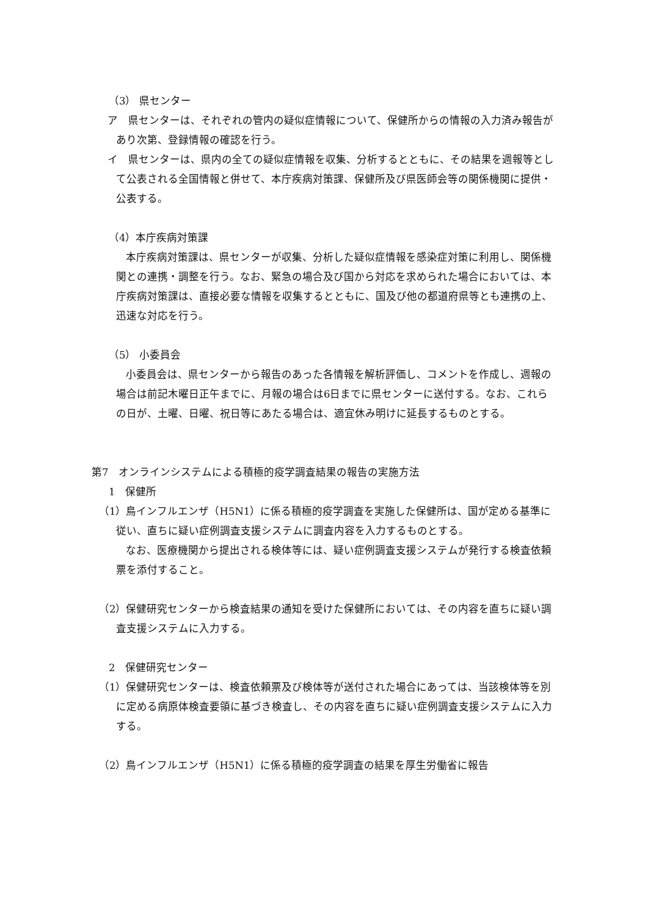（3） 県センター
ア　県センターは、それぞれの管内の疑似症情報について、保健所からの情報の入力済み報告があり次第、登録情報の確認を行う。
イ　県センターは、県内の全ての疑似症情報を収集、分析するとともに、その結果を週報等として公表される全国情報と併せて、本庁疾病対策課、保健所及び県医師会等の関係機関に提供・公表する。
（4）本庁疾病対策課
本庁疾病対策課は、県センターが収集、分析した疑似症情報を感染症対策に利用し、関係機関との連携・調整を行う。なお、緊急の場合及び国から対応を求められた場合においては、本庁疾病対策課は、直接必要な情報を収集するとともに、国及び他の都道府県等とも連携の上、迅速な対応を行う。
（5） 小委員会
小委員会は、県センターから報告のあった各情報を解析評価し、コメントを作成し、週報の場合は前記木曜日正午までに、月報の場合は6日までに県センターに送付する。なお、これらの日が、土曜、日曜、祝日等にあたる場合は、適宜休み明けに延長するものとする。
第7　オンラインシステムによる積極的疫学調査結果の報告の実施方法
1　保健所
（1）鳥インフルエンザ（H5N1）に係る積極的疫学調査を実施した保健所は、国が定める基準に従い、直ちに疑い症例調査支援システムに調査内容を入力するものとする。
なお、医療機関から提出される検体等には、疑い症例調査支援システムが発行する検査依頼票を添付すること。
（2）保健研究センターから検査結果の通知を受けた保健所においては、その内容を直ちに疑い調査支援システムに入力する。
2　保健研究センター
（1）保健研究センターは、検査依頼票及び検体等が送付された場合にあっては、当該検体等を別に定める病原体検査要領に基づき検査し、その内容を直ちに疑い症例調査支援システムに入力する。
（2）鳥インフルエンザ（H5N1）に係る積極的疫学調査の結果を厚生労働省に報告